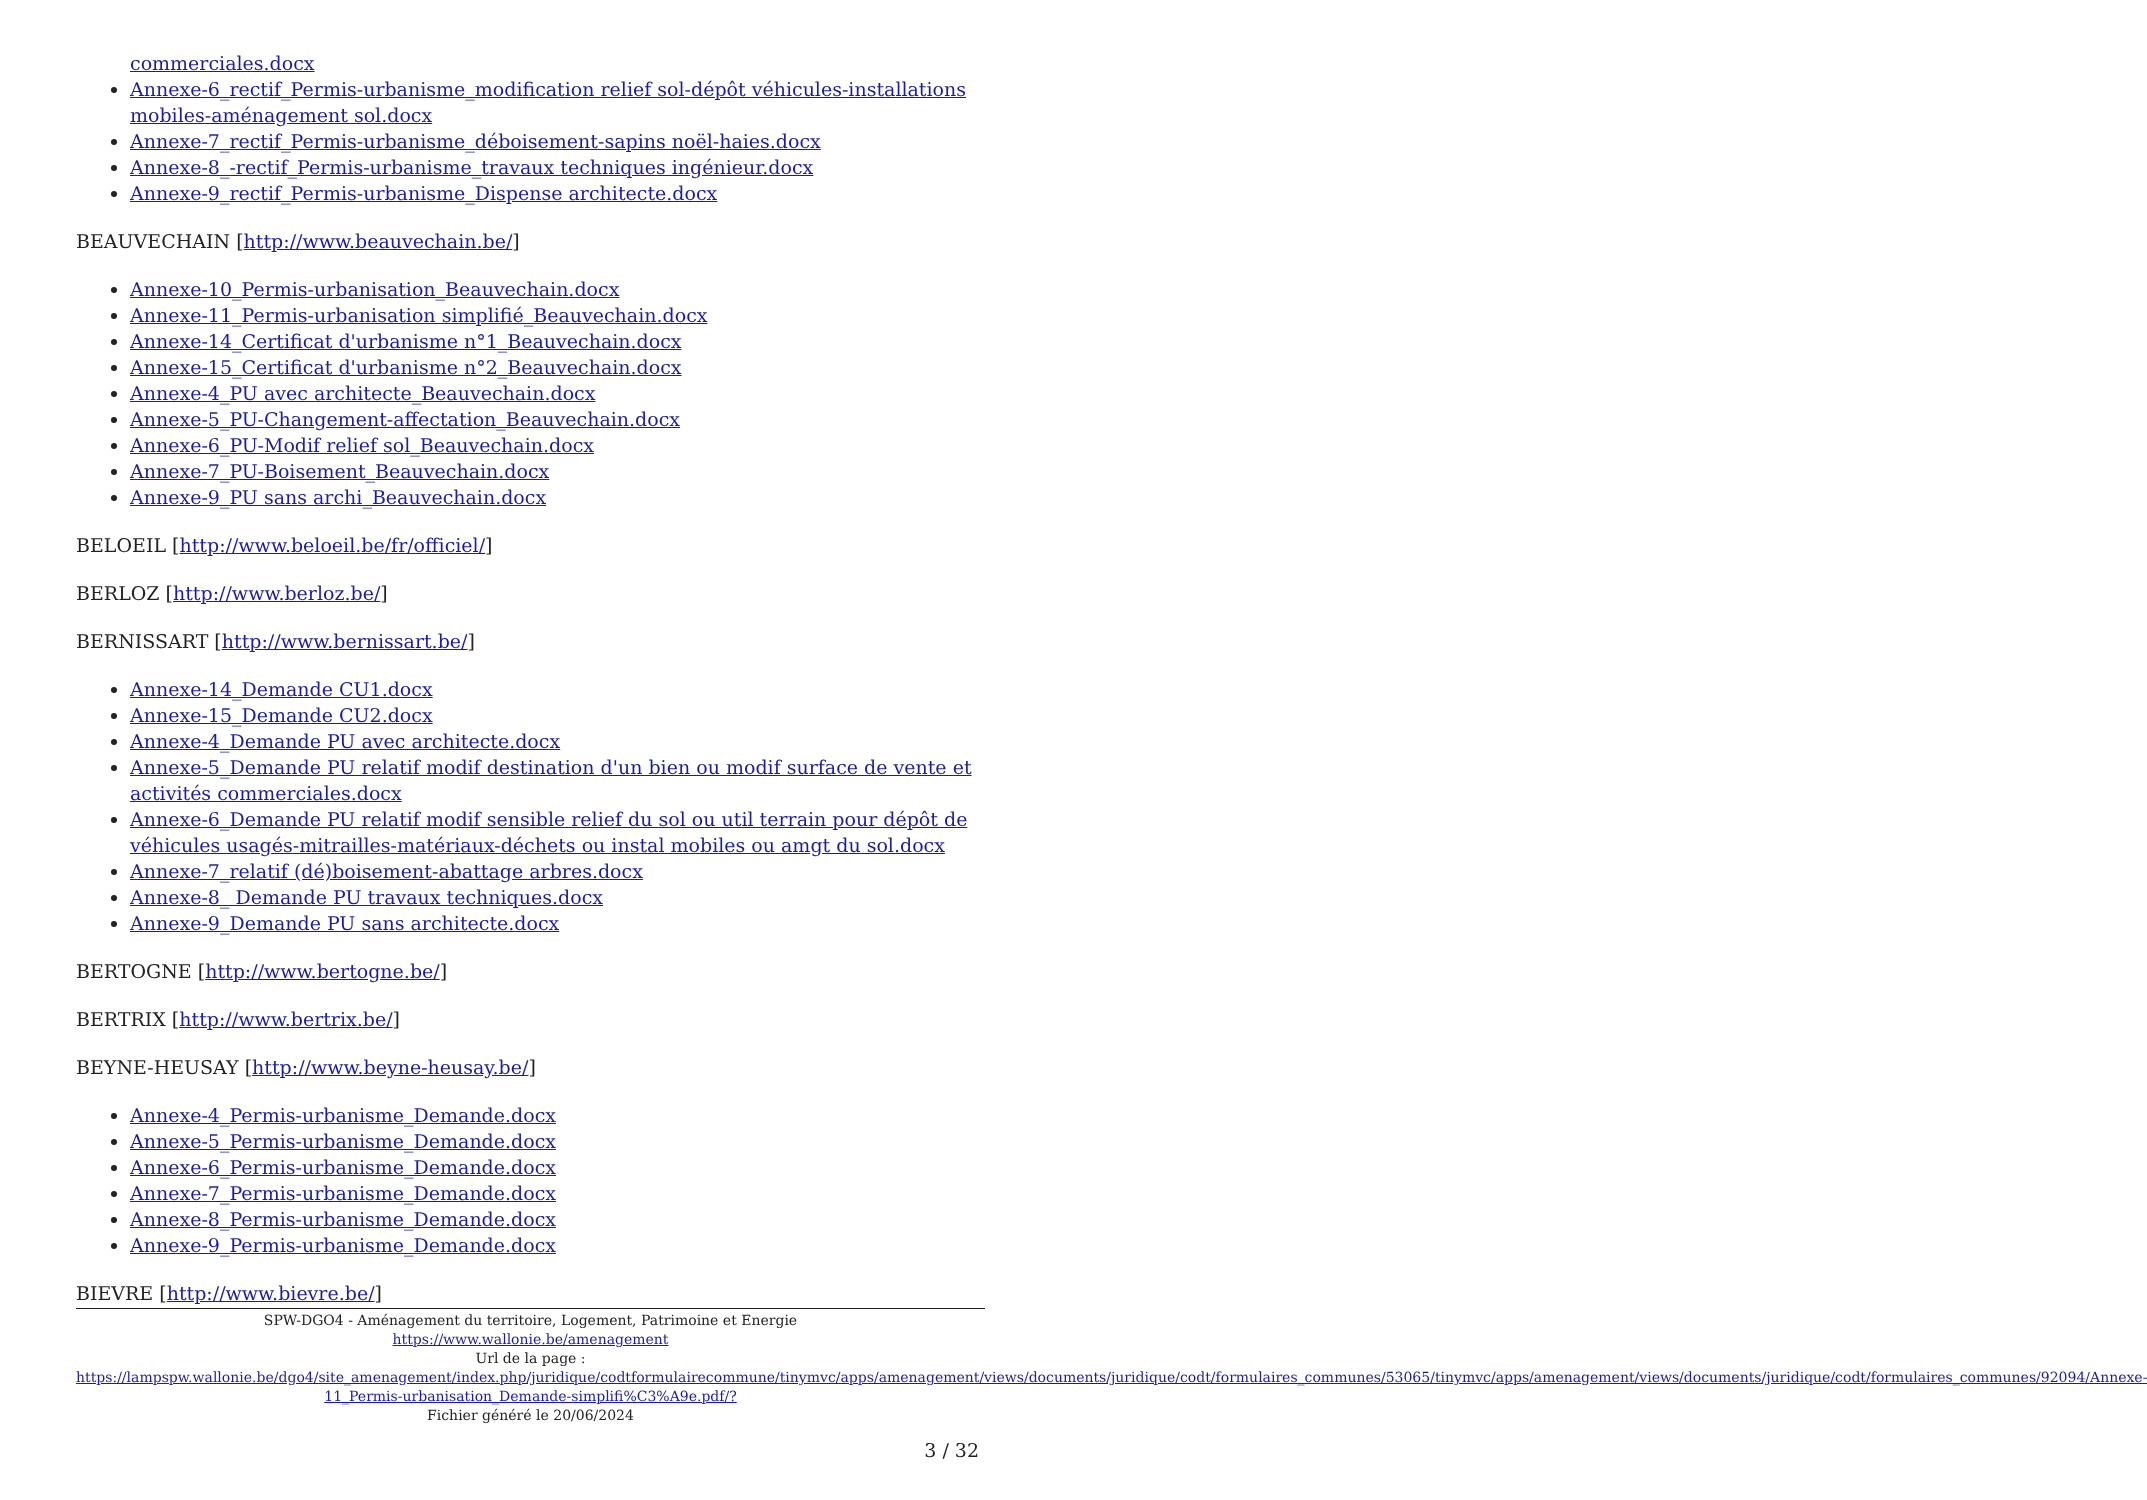commerciales.docx
Annexe-6_rectif_Permis-urbanisme_modification relief sol-dépôt véhicules-installations mobiles-aménagement sol.docx
Annexe-7_rectif_Permis-urbanisme_déboisement-sapins noël-haies.docx
Annexe-8_-rectif_Permis-urbanisme_travaux techniques ingénieur.docx
Annexe-9_rectif_Permis-urbanisme_Dispense architecte.docx
BEAUVECHAIN [http://www.beauvechain.be/]
Annexe-10_Permis-urbanisation_Beauvechain.docx
Annexe-11_Permis-urbanisation simplifié_Beauvechain.docx
Annexe-14_Certificat d'urbanisme n°1_Beauvechain.docx
Annexe-15_Certificat d'urbanisme n°2_Beauvechain.docx
Annexe-4_PU avec architecte_Beauvechain.docx
Annexe-5_PU-Changement-affectation_Beauvechain.docx
Annexe-6_PU-Modif relief sol_Beauvechain.docx
Annexe-7_PU-Boisement_Beauvechain.docx
Annexe-9_PU sans archi_Beauvechain.docx
BELOEIL [http://www.beloeil.be/fr/officiel/]
BERLOZ [http://www.berloz.be/]
BERNISSART [http://www.bernissart.be/]
Annexe-14_Demande CU1.docx
Annexe-15_Demande CU2.docx
Annexe-4_Demande PU avec architecte.docx
Annexe-5_Demande PU relatif modif destination d'un bien ou modif surface de vente et activités commerciales.docx
Annexe-6_Demande PU relatif modif sensible relief du sol ou util terrain pour dépôt de véhicules usagés-mitrailles-matériaux-déchets ou instal mobiles ou amgt du sol.docx
Annexe-7_relatif (dé)boisement-abattage arbres.docx
Annexe-8_ Demande PU travaux techniques.docx
Annexe-9_Demande PU sans architecte.docx
BERTOGNE [http://www.bertogne.be/]
BERTRIX [http://www.bertrix.be/]
BEYNE-HEUSAY [http://www.beyne-heusay.be/]
Annexe-4_Permis-urbanisme_Demande.docx
Annexe-5_Permis-urbanisme_Demande.docx
Annexe-6_Permis-urbanisme_Demande.docx
Annexe-7_Permis-urbanisme_Demande.docx
Annexe-8_Permis-urbanisme_Demande.docx
Annexe-9_Permis-urbanisme_Demande.docx
BIEVRE [http://www.bievre.be/]
SPW-DGO4 - Aménagement du territoire, Logement, Patrimoine et Energie
https://www.wallonie.be/amenagement
Url de la page :
https://lampspw.wallonie.be/dgo4/site_amenagement/index.php/juridique/codtformulairecommune/tinymvc/apps/amenagement/views/documents/juridique/codt/formulaires_communes/53065/tinymvc/apps/amenagement/views/documents/juridique/codt/formulaires_communes/92094/Annexe-11_Permis-urbanisation_Demande-simplifi%C3%A9e.pdf/?
Fichier généré le 20/06/2024
3 / 32